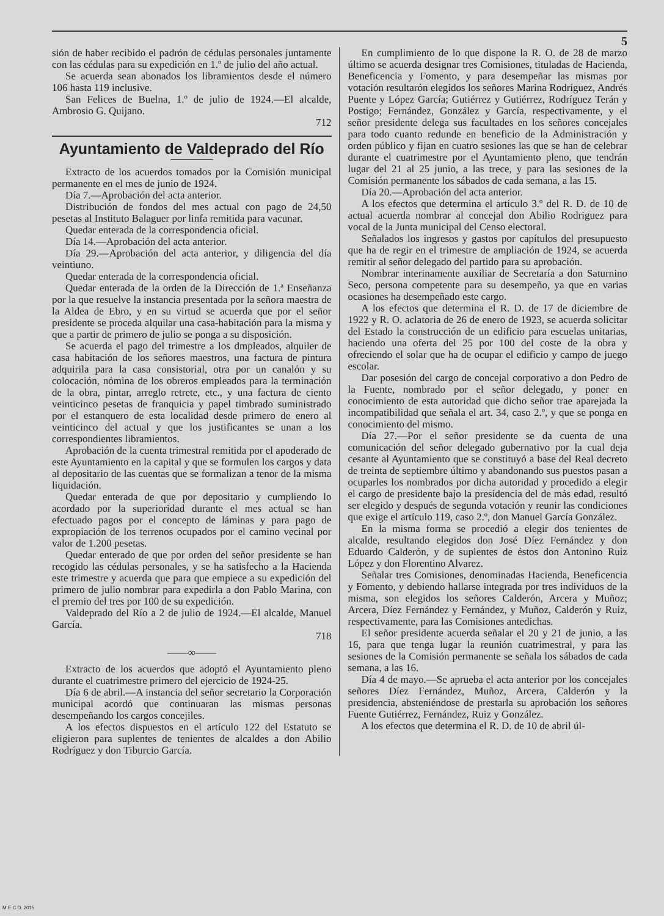5
sión de haber recibido el padrón de cédulas personales juntamente con las cédulas para su expedición en 1.º de julio del año actual.
Se acuerda sean abonados los libramientos desde el número 106 hasta 119 inclusive.
San Felices de Buelna, 1.º de julio de 1924.—El alcalde, Ambrosio G. Quijano.
712
Ayuntamiento de Valdeprado del Río
Extracto de los acuerdos tomados por la Comisión municipal permanente en el mes de junio de 1924.
Día 7.—Aprobación del acta anterior.
Distribución de fondos del mes actual con pago de 24,50 pesetas al Instituto Balaguer por linfa remitida para vacunar.
Quedar enterada de la correspondencia oficial.
Día 14.—Aprobación del acta anterior.
Día 29.—Aprobación del acta anterior, y diligencia del día veintiuno.
Quedar enterada de la correspondencia oficial.
Quedar enterada de la orden de la Dirección de 1.ª Enseñanza por la que resuelve la instancia presentada por la señora maestra de la Aldea de Ebro, y en su virtud se acuerda que por el señor presidente se proceda alquilar una casa-habitación para la misma y que a partir de primero de julio se ponga a su disposición.
Se acuerda el pago del trimestre a los dmpleados, alquiler de casa habitación de los señores maestros, una factura de pintura adquirila para la casa consistorial, otra por un canalón y su colocación, nómina de los obreros empleados para la terminación de la obra, pintar, arreglo retrete, etc., y una factura de ciento veinticinco pesetas de franquicia y papel timbrado suministrado por el estanquero de esta localidad desde primero de enero al veinticinco del actual y que los justificantes se unan a los correspondientes libramientos.
Aprobación de la cuenta trimestral remitida por el apoderado de este Ayuntamiento en la capital y que se formulen los cargos y data al depositario de las cuentas que se formalizan a tenor de la misma liquidación.
Quedar enterada de que por depositario y cumpliendo lo acordado por la superioridad durante el mes actual se han efectuado pagos por el concepto de láminas y para pago de expropiación de los terrenos ocupados por el camino vecinal por valor de 1.200 pesetas.
Quedar enterado de que por orden del señor presidente se han recogido las cédulas personales, y se ha satisfecho a la Hacienda este trimestre y acuerda que para que empiece a su expedición del primero de julio nombrar para expedirla a don Pablo Marina, con el premio del tres por 100 de su expedición.
Valdeprado del Río a 2 de julio de 1924.—El alcalde, Manuel García.
718
——∞——
Extracto de los acuerdos que adoptó el Ayuntamiento pleno durante el cuatrimestre primero del ejercicio de 1924-25.
Día 6 de abril.—A instancia del señor secretario la Corporación municipal acordó que continuaran las mismas personas desempeñando los cargos concejiles.
A los efectos dispuestos en el artículo 122 del Estatuto se eligieron para suplentes de tenientes de alcaldes a don Abilio Rodríguez y don Tiburcio García.
En cumplimiento de lo que dispone la R. O. de 28 de marzo último se acuerda designar tres Comisiones, tituladas de Hacienda, Beneficencia y Fomento, y para desempeñar las mismas por votación resultarón elegidos los señores Marina Rodríguez, Andrés Puente y López García; Gutiérrez y Gutiérrez, Rodríguez Terán y Postigo; Fernández, González y García, respectivamente, y el señor presidente delega sus facultades en los señores concejales para todo cuanto redunde en beneficio de la Administración y orden público y fijan en cuatro sesiones las que se han de celebrar durante el cuatrimestre por el Ayuntamiento pleno, que tendrán lugar del 21 al 25 junio, a las trece, y para las sesiones de la Comisión permanente los sábados de cada semana, a las 15.
Día 20.—Aprobación del acta anterior.
A los efectos que determina el artículo 3.º del R. D. de 10 de actual acuerda nombrar al concejal don Abilio Rodriguez para vocal de la Junta municipal del Censo electoral.
Señalados los ingresos y gastos por capítulos del presupuesto que ha de regir en el trimestre de ampliación de 1924, se acuerda remitir al señor delegado del partido para su aprobación.
Nombrar interinamente auxiliar de Secretaría a don Saturnino Seco, persona competente para su desempeño, ya que en varias ocasiones ha desempeñado este cargo.
A los efectos que determina el R. D. de 17 de diciembre de 1922 y R. O. aclatoria de 26 de enero de 1923, se acuerda solicitar del Estado la construcción de un edificio para escuelas unitarias, haciendo una oferta del 25 por 100 del coste de la obra y ofreciendo el solar que ha de ocupar el edificio y campo de juego escolar.
Dar posesión del cargo de concejal corporativo a don Pedro de la Fuente, nombrado por el señor delegado, y poner en conocimiento de esta autoridad que dicho señor trae aparejada la incompatibilidad que señala el art. 34, caso 2.º, y que se ponga en conocimiento del mismo.
Día 27.—Por el señor presidente se da cuenta de una comunicación del señor delegado gubernativo por la cual deja cesante al Ayuntamiento que se constituyó a base del Real decreto de treinta de septiembre último y abandonando sus puestos pasan a ocuparles los nombrados por dicha autoridad y procedido a elegir el cargo de presidente bajo la presidencia del de más edad, resultó ser elegido y después de segunda votación y reunir las condiciones que exige el artículo 119, caso 2.º, don Manuel García González.
En la misma forma se procedió a elegir dos tenientes de alcalde, resultando elegidos don José Díez Fernández y don Eduardo Calderón, y de suplentes de éstos don Antonino Ruiz López y don Florentino Alvarez.
Señalar tres Comisiones, denominadas Hacienda, Beneficencia y Fomento, y debiendo hallarse integrada por tres individuos de la misma, son elegidos los señores Calderón, Arcera y Muñoz; Arcera, Díez Fernández y Fernández, y Muñoz, Calderón y Ruiz, respectivamente, para las Comisiones antedichas.
El señor presidente acuerda señalar el 20 y 21 de junio, a las 16, para que tenga lugar la reunión cuatrimestral, y para las sesiones de la Comisión permanente se señala los sábados de cada semana, a las 16.
Día 4 de mayo.—Se aprueba el acta anterior por los concejales señores Díez Fernández, Muñoz, Arcera, Calderón y la presidencia, absteniéndose de prestarla su aprobación los señores Fuente Gutiérrez, Fernández, Ruiz y González.
A los efectos que determina el R. D. de 10 de abril úl-
M.E.C.D. 2015